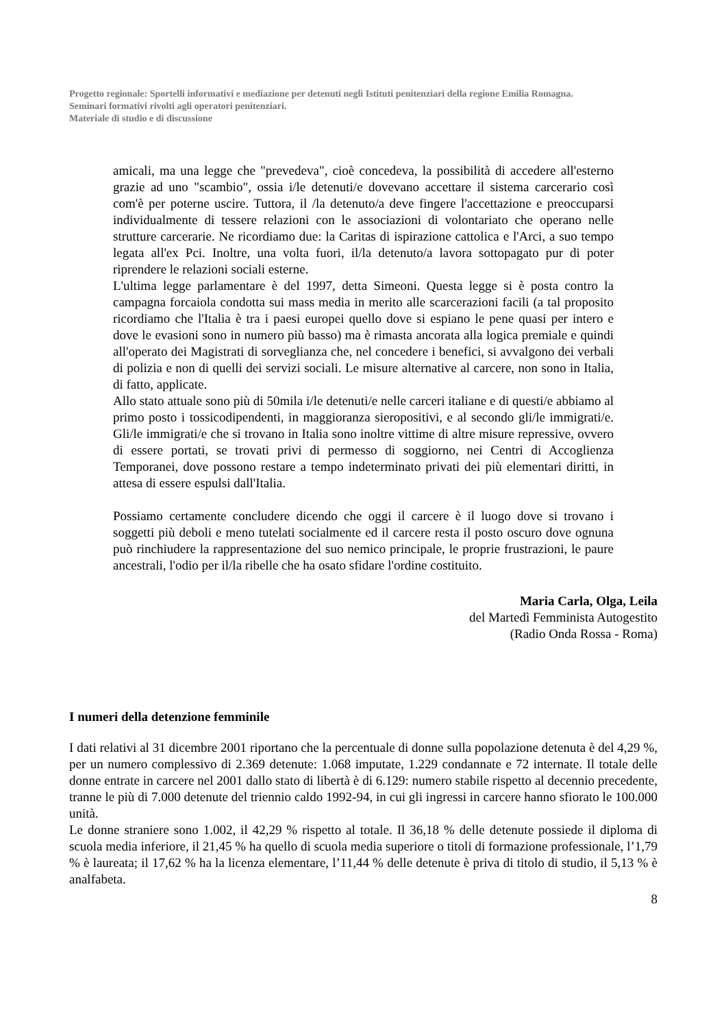Progetto regionale: Sportelli informativi e mediazione per detenuti negli Istituti penitenziari della regione Emilia Romagna.
Seminari formativi rivolti agli operatori penitenziari.
Materiale di studio e di discussione
amicali, ma una legge che "prevedeva", cioè concedeva, la possibilità di accedere all'esterno grazie ad uno "scambio", ossia i/le detenuti/e dovevano accettare il sistema carcerario così com'è per poterne uscire. Tuttora, il /la detenuto/a deve fingere l'accettazione e preoccuparsi individualmente di tessere relazioni con le associazioni di volontariato che operano nelle strutture carcerarie. Ne ricordiamo due: la Caritas di ispirazione cattolica e l'Arci, a suo tempo legata all'ex Pci. Inoltre, una volta fuori, il/la detenuto/a lavora sottopagato pur di poter riprendere le relazioni sociali esterne.
L'ultima legge parlamentare è del 1997, detta Simeoni. Questa legge si è posta contro la campagna forcaiola condotta sui mass media in merito alle scarcerazioni facili (a tal proposito ricordiamo che l'Italia è tra i paesi europei quello dove si espiano le pene quasi per intero e dove le evasioni sono in numero più basso) ma è rimasta ancorata alla logica premiale e quindi all'operato dei Magistrati di sorveglianza che, nel concedere i benefici, si avvalgono dei verbali di polizia e non di quelli dei servizi sociali. Le misure alternative al carcere, non sono in Italia, di fatto, applicate.
Allo stato attuale sono più di 50mila i/le detenuti/e nelle carceri italiane e di questi/e abbiamo al primo posto i tossicodipendenti, in maggioranza sieropositivi, e al secondo gli/le immigrati/e. Gli/le immigrati/e che si trovano in Italia sono inoltre vittime di altre misure repressive, ovvero di essere portati, se trovati privi di permesso di soggiorno, nei Centri di Accoglienza Temporanei, dove possono restare a tempo indeterminato privati dei più elementari diritti, in attesa di essere espulsi dall'Italia.
Possiamo certamente concludere dicendo che oggi il carcere è il luogo dove si trovano i soggetti più deboli e meno tutelati socialmente ed il carcere resta il posto oscuro dove ognuna può rinchiudere la rappresentazione del suo nemico principale, le proprie frustrazioni, le paure ancestrali, l'odio per il/la ribelle che ha osato sfidare l'ordine costituito.
Maria Carla, Olga, Leila
del Martedì Femminista Autogestito
(Radio Onda Rossa - Roma)
I numeri della detenzione femminile
I dati relativi al 31 dicembre 2001 riportano che la percentuale di donne sulla popolazione detenuta è del 4,29 %, per un numero complessivo di 2.369 detenute: 1.068 imputate, 1.229 condannate e 72 internate. Il totale delle donne entrate in carcere nel 2001 dallo stato di libertà è di 6.129: numero stabile rispetto al decennio precedente, tranne le più di 7.000 detenute del triennio caldo 1992-94, in cui gli ingressi in carcere hanno sfiorato le 100.000 unità.
Le donne straniere sono 1.002, il 42,29 % rispetto al totale. Il 36,18 % delle detenute possiede il diploma di scuola media inferiore, il 21,45 % ha quello di scuola media superiore o titoli di formazione professionale, l’1,79 % è laureata; il 17,62 % ha la licenza elementare, l’11,44 % delle detenute è priva di titolo di studio, il 5,13 % è analfabeta.
8